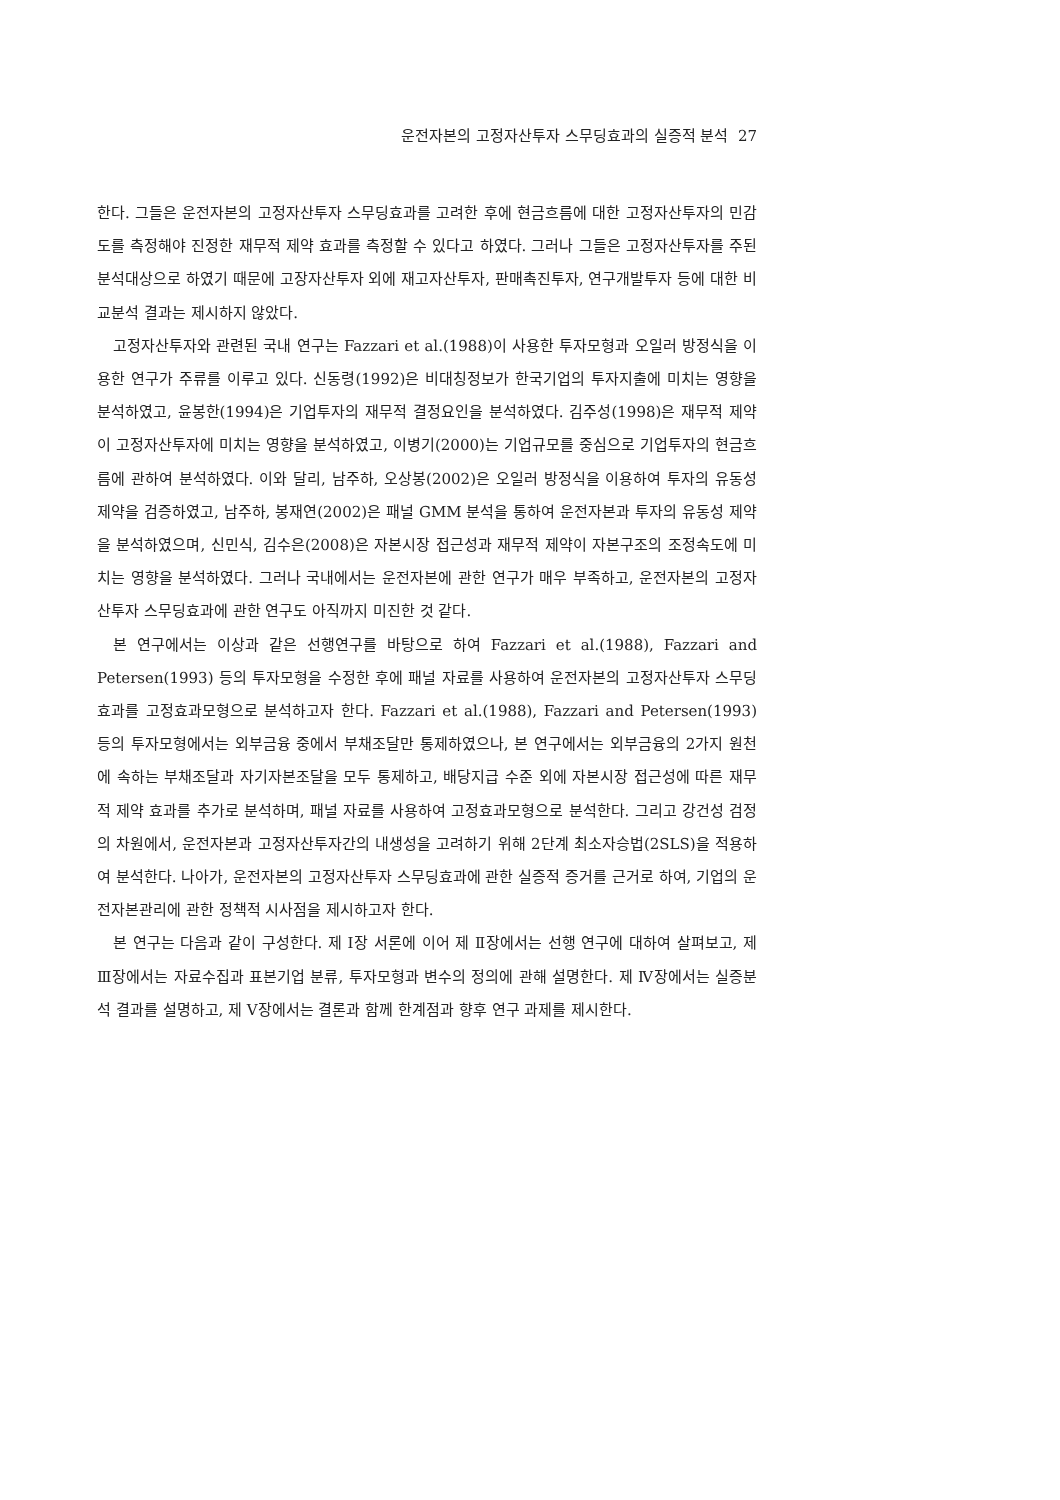운전자본의 고정자산투자 스무딩효과의 실증적 분석 27
한다. 그들은 운전자본의 고정자산투자 스무딩효과를 고려한 후에 현금흐름에 대한 고정자산투자의 민감도를 측정해야 진정한 재무적 제약 효과를 측정할 수 있다고 하였다. 그러나 그들은 고정자산투자를 주된 분석대상으로 하였기 때문에 고장자산투자 외에 재고자산투자, 판매촉진투자, 연구개발투자 등에 대한 비교분석 결과는 제시하지 않았다.
고정자산투자와 관련된 국내 연구는 Fazzari et al.(1988)이 사용한 투자모형과 오일러 방정식을 이용한 연구가 주류를 이루고 있다. 신동령(1992)은 비대칭정보가 한국기업의 투자지출에 미치는 영향을 분석하였고, 윤봉한(1994)은 기업투자의 재무적 결정요인을 분석하였다. 김주성(1998)은 재무적 제약이 고정자산투자에 미치는 영향을 분석하였고, 이병기(2000)는 기업규모를 중심으로 기업투자의 현금흐름에 관하여 분석하였다. 이와 달리, 남주하, 오상봉(2002)은 오일러 방정식을 이용하여 투자의 유동성 제약을 검증하였고, 남주하, 봉재연(2002)은 패널 GMM 분석을 통하여 운전자본과 투자의 유동성 제약을 분석하였으며, 신민식, 김수은(2008)은 자본시장 접근성과 재무적 제약이 자본구조의 조정속도에 미치는 영향을 분석하였다. 그러나 국내에서는 운전자본에 관한 연구가 매우 부족하고, 운전자본의 고정자산투자 스무딩효과에 관한 연구도 아직까지 미진한 것 같다.
본 연구에서는 이상과 같은 선행연구를 바탕으로 하여 Fazzari et al.(1988), Fazzari and Petersen(1993) 등의 투자모형을 수정한 후에 패널 자료를 사용하여 운전자본의 고정자산투자 스무딩효과를 고정효과모형으로 분석하고자 한다. Fazzari et al.(1988), Fazzari and Petersen(1993) 등의 투자모형에서는 외부금융 중에서 부채조달만 통제하였으나, 본 연구에서는 외부금융의 2가지 원천에 속하는 부채조달과 자기자본조달을 모두 통제하고, 배당지급 수준 외에 자본시장 접근성에 따른 재무적 제약 효과를 추가로 분석하며, 패널 자료를 사용하여 고정효과모형으로 분석한다. 그리고 강건성 검정의 차원에서, 운전자본과 고정자산투자간의 내생성을 고려하기 위해 2단계 최소자승법(2SLS)을 적용하여 분석한다. 나아가, 운전자본의 고정자산투자 스무딩효과에 관한 실증적 증거를 근거로 하여, 기업의 운전자본관리에 관한 정책적 시사점을 제시하고자 한다.
본 연구는 다음과 같이 구성한다. 제 Ⅰ장 서론에 이어 제 Ⅱ장에서는 선행 연구에 대하여 살펴보고, 제 Ⅲ장에서는 자료수집과 표본기업 분류, 투자모형과 변수의 정의에 관해 설명한다. 제 Ⅳ장에서는 실증분석 결과를 설명하고, 제 Ⅴ장에서는 결론과 함께 한계점과 향후 연구 과제를 제시한다.